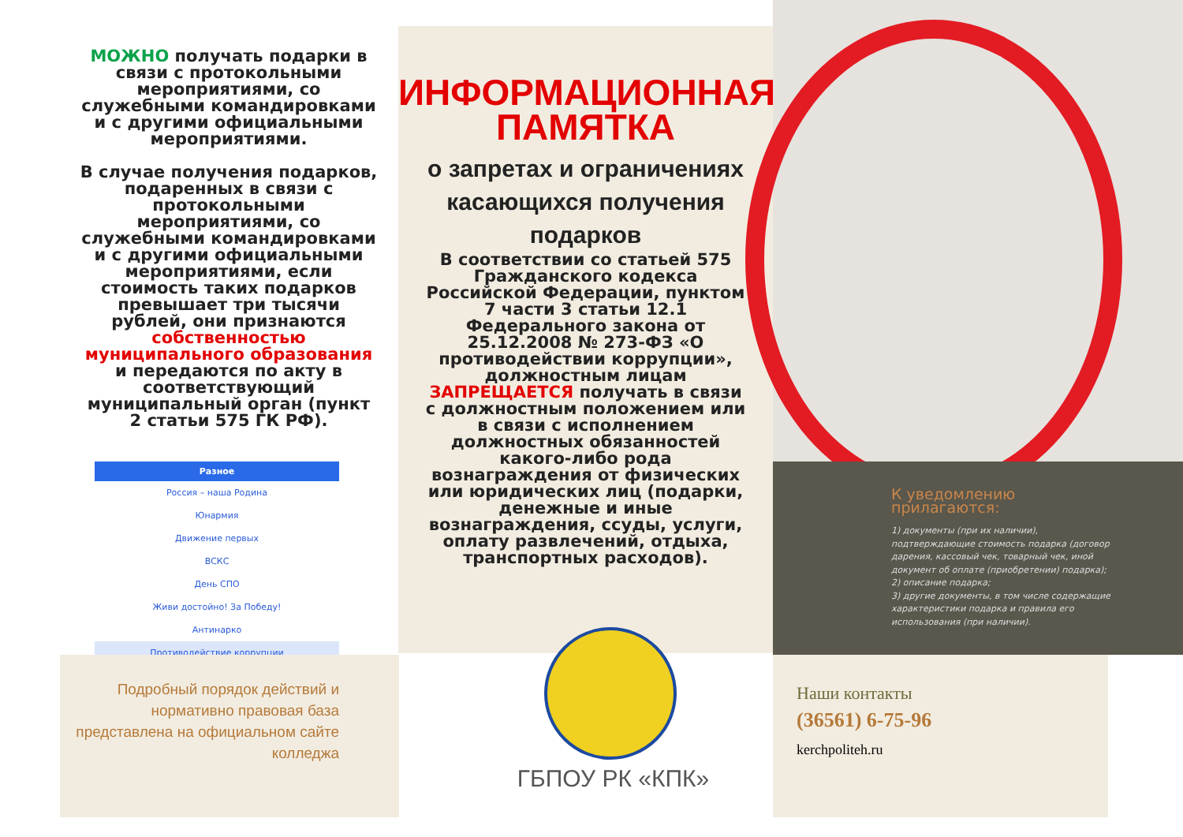МОЖНО получать подарки в связи с протокольными мероприятиями, со служебными командировками и с другими официальными мероприятиями.
В случае получения подарков, подаренных в связи с протокольными мероприятиями, со служебными командировками и с другими официальными мероприятиями, если стоимость таких подарков превышает три тысячи рублей, они признаются собственностью муниципального образования и передаются по акту в соответствующий муниципальный орган (пункт 2 статьи 575 ГК РФ).
Разное
Россия – наша Родина
Юнармия
Движение первых
ВСКС
День СПО
Живи достойно! За Победу!
Антинарко
Противодействие коррупции
ИНФОРМАЦИОННАЯ ПАМЯТКА
о запретах и ограничениях касающихся получения подарков
В соответствии со статьей 575 Гражданского кодекса Российской Федерации, пунктом 7 части 3 статьи 12.1 Федерального закона от 25.12.2008 № 273-ФЗ «О противодействии коррупции», должностным лицам ЗАПРЕЩАЕТСЯ получать в связи с должностным положением или в связи с исполнением должностных обязанностей какого-либо рода вознаграждения от физических или юридических лиц (подарки, денежные и иные вознаграждения, ссуды, услуги, оплату развлечений, отдыха, транспортных расходов).
Подробный порядок действий и нормативно правовая база представлена на официальном сайте колледжа
ГБПОУ РК «КПК»
К уведомлению прилагаются:
1) документы (при их наличии), подтверждающие стоимость подарка (договор дарения, кассовый чек, товарный чек, иной документ об оплате (приобретении) подарка);
2) описание подарка;
3) другие документы, в том числе содержащие характеристики подарка и правила его использования (при наличии).
Наши контакты
(36561) 6-75-96
kerchpoliteh.ru